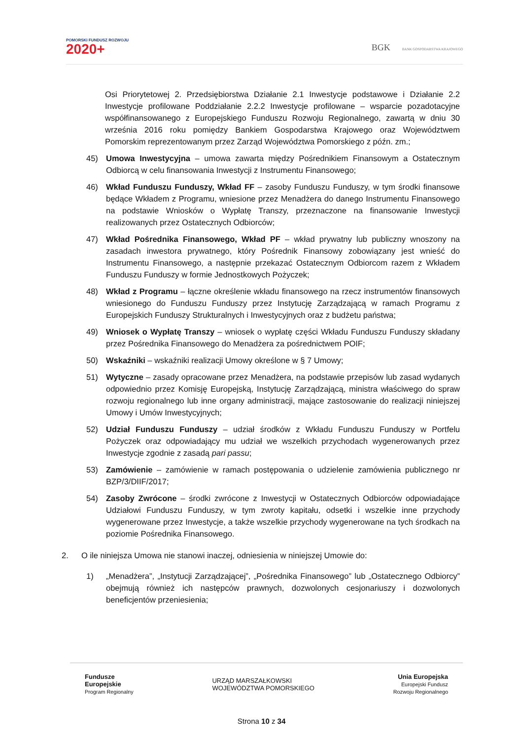POMORSKI FUNDUSZ ROZWOJU
2020+
BGK BANK GOSPODARSTWA KRAJOWEGO
Osi Priorytetowej 2. Przedsiębiorstwa Działanie 2.1 Inwestycje podstawowe i Działanie 2.2 Inwestycje profilowane Poddziałanie 2.2.2 Inwestycje profilowane – wsparcie pozadotacyjne współfinansowanego z Europejskiego Funduszu Rozwoju Regionalnego, zawartą w dniu 30 września 2016 roku pomiędzy Bankiem Gospodarstwa Krajowego oraz Województwem Pomorskim reprezentowanym przez Zarząd Województwa Pomorskiego z późn. zm.;
45) Umowa Inwestycyjna – umowa zawarta między Pośrednikiem Finansowym a Ostatecznym Odbiorcą w celu finansowania Inwestycji z Instrumentu Finansowego;
46) Wkład Funduszu Funduszy, Wkład FF – zasoby Funduszu Funduszy, w tym środki finansowe będące Wkładem z Programu, wniesione przez Menadżera do danego Instrumentu Finansowego na podstawie Wniosków o Wypłatę Transzy, przeznaczone na finansowanie Inwestycji realizowanych przez Ostatecznych Odbiorców;
47) Wkład Pośrednika Finansowego, Wkład PF – wkład prywatny lub publiczny wnoszony na zasadach inwestora prywatnego, który Pośrednik Finansowy zobowiązany jest wnieść do Instrumentu Finansowego, a następnie przekazać Ostatecznym Odbiorcom razem z Wkładem Funduszu Funduszy w formie Jednostkowych Pożyczek;
48) Wkład z Programu – łączne określenie wkładu finansowego na rzecz instrumentów finansowych wniesionego do Funduszu Funduszy przez Instytucję Zarządzającą w ramach Programu z Europejskich Funduszy Strukturalnych i Inwestycyjnych oraz z budżetu państwa;
49) Wniosek o Wypłatę Transzy – wniosek o wypłatę części Wkładu Funduszu Funduszy składany przez Pośrednika Finansowego do Menadżera za pośrednictwem POIF;
50) Wskaźniki – wskaźniki realizacji Umowy określone w § 7 Umowy;
51) Wytyczne – zasady opracowane przez Menadżera, na podstawie przepisów lub zasad wydanych odpowiednio przez Komisję Europejską, Instytucję Zarządzającą, ministra właściwego do spraw rozwoju regionalnego lub inne organy administracji, mające zastosowanie do realizacji niniejszej Umowy i Umów Inwestycyjnych;
52) Udział Funduszu Funduszy – udział środków z Wkładu Funduszu Funduszy w Portfelu Pożyczek oraz odpowiadający mu udział we wszelkich przychodach wygenerowanych przez Inwestycje zgodnie z zasadą pari passu;
53) Zamówienie – zamówienie w ramach postępowania o udzielenie zamówienia publicznego nr BZP/3/DIIF/2017;
54) Zasoby Zwrócone – środki zwrócone z Inwestycji w Ostatecznych Odbiorców odpowiadające Udziałowi Funduszu Funduszy, w tym zwroty kapitału, odsetki i wszelkie inne przychody wygenerowane przez Inwestycje, a także wszelkie przychody wygenerowane na tych środkach na poziomie Pośrednika Finansowego.
2. O ile niniejsza Umowa nie stanowi inaczej, odniesienia w niniejszej Umowie do:
1) „Menadżera”, „Instytucji Zarządzającej”, „Pośrednika Finansowego” lub „Ostatecznego Odbiorcy” obejmują również ich następców prawnych, dozwolonych cesjonariuszy i dozwolonych beneficjentów przeniesienia;
Fundusze
Europejskie
Program Regionalny
URZĄD MARSZAŁKOWSKI
WOJEWÓDZTWA POMORSKIEGO
Unia Europejska
Europejski Fundusz
Rozwoju Regionalnego
Strona 10 z 34